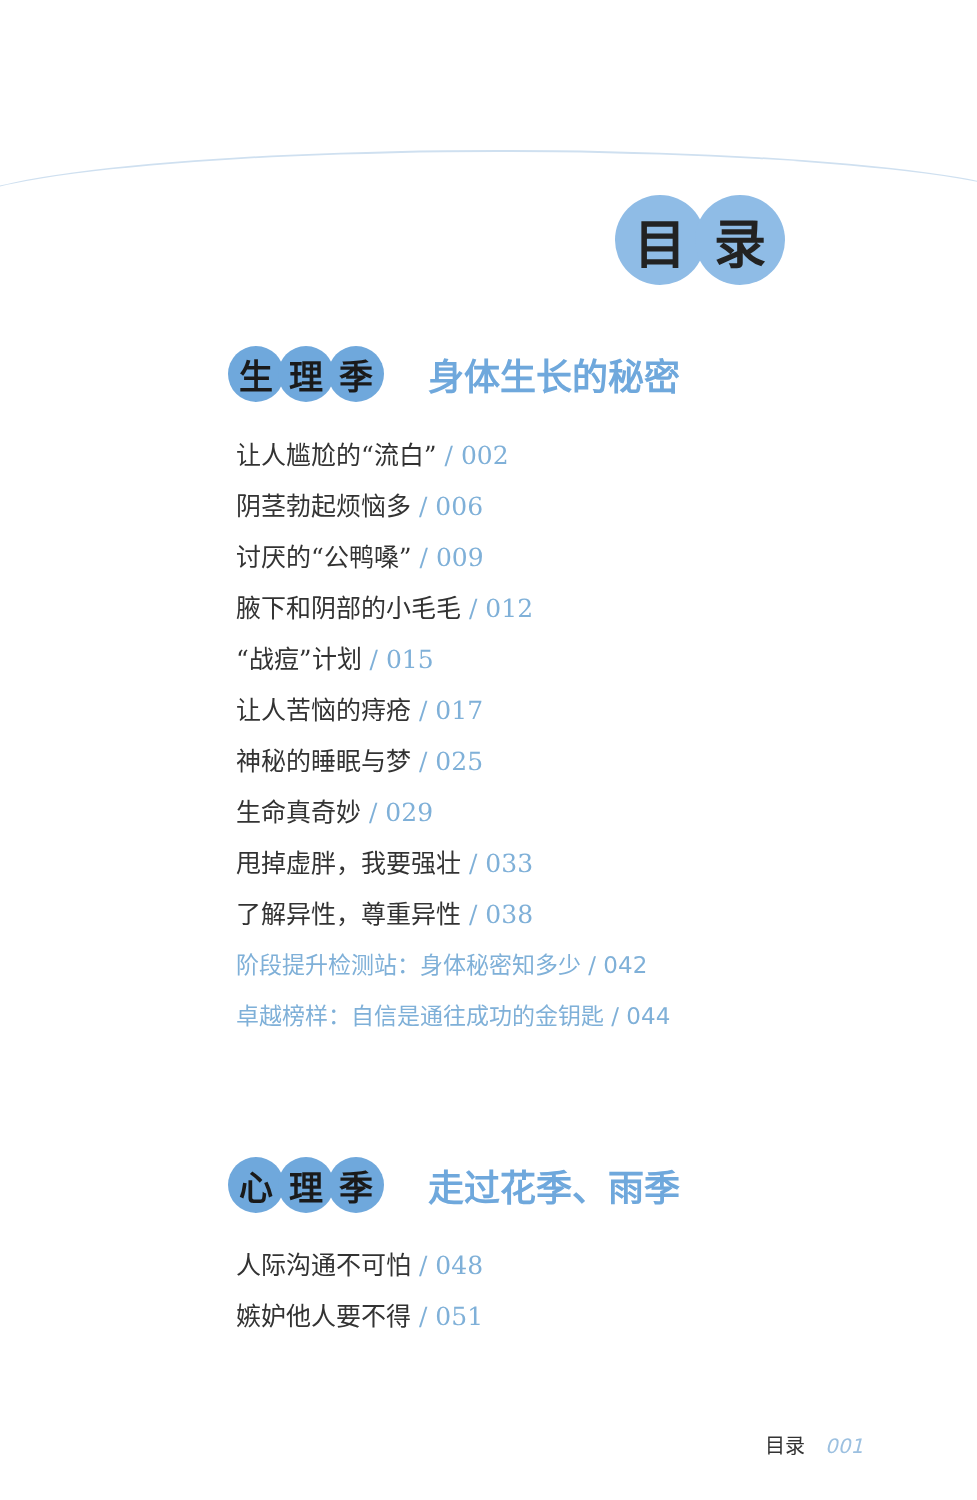目 录
生理 季
身体生长的秘密
让人尴尬的“流白” / 002
阴茎勃起烦恼多 / 006
讨厌的“公鸭嗓” / 009
腋下和阴部的小毛毛 / 012
“战痘”计划 / 015
让人苦恼的痔疮 / 017
神秘的睡眠与梦 / 025
生命真奇妙 / 029
甩掉虚胖，我要强壮 / 033
了解异性，尊重异性 / 038
阶段提升检测站：身体秘密知多少 / 042
卓越榜样：自信是通往成功的金钥匙 / 044
心理 季
走过花季、雨季
人际沟通不可怕 / 048
嫉妒他人要不得 / 051
目录 001